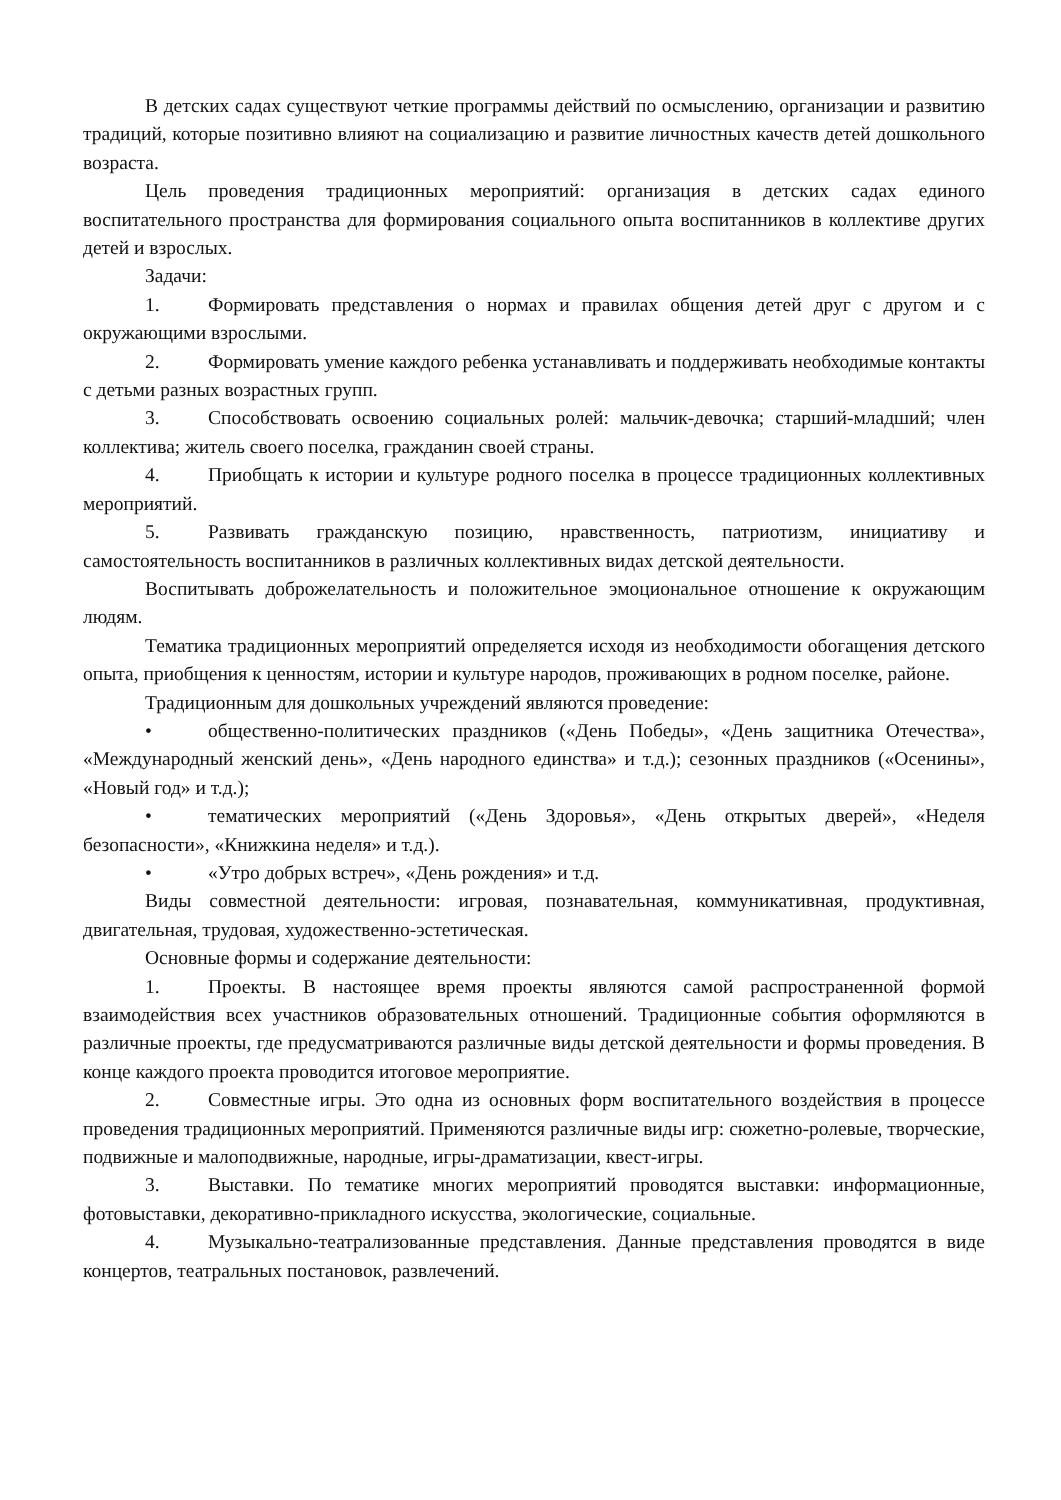В детских садах существуют четкие программы действий по осмыслению, организации и развитию традиций, которые позитивно влияют на социализацию и развитие личностных качеств детей дошкольного возраста.
Цель проведения традиционных мероприятий: организация в детских садах единого воспитательного пространства для формирования социального опыта воспитанников в коллективе других детей и взрослых.
Задачи:
1. Формировать представления о нормах и правилах общения детей друг с другом и с окружающими взрослыми.
2. Формировать умение каждого ребенка устанавливать и поддерживать необходимые контакты с детьми разных возрастных групп.
3. Способствовать освоению социальных ролей: мальчик-девочка; старший-младший; член коллектива; житель своего поселка, гражданин своей страны.
4. Приобщать к истории и культуре родного поселка в процессе традиционных коллективных мероприятий.
5. Развивать гражданскую позицию, нравственность, патриотизм, инициативу и самостоятельность воспитанников в различных коллективных видах детской деятельности.
Воспитывать доброжелательность и положительное эмоциональное отношение к окружающим людям.
Тематика традиционных мероприятий определяется исходя из необходимости обогащения детского опыта, приобщения к ценностям, истории и культуре народов, проживающих в родном поселке, районе.
Традиционным для дошкольных учреждений являются проведение:
• общественно-политических праздников («День Победы», «День защитника Отечества», «Международный женский день», «День народного единства» и т.д.); сезонных праздников («Осенины», «Новый год» и т.д.);
• тематических мероприятий («День Здоровья», «День открытых дверей», «Неделя безопасности», «Книжкина неделя» и т.д.).
• «Утро добрых встреч», «День рождения» и т.д.
Виды совместной деятельности: игровая, познавательная, коммуникативная, продуктивная, двигательная, трудовая, художественно-эстетическая.
Основные формы и содержание деятельности:
1. Проекты. В настоящее время проекты являются самой распространенной формой взаимодействия всех участников образовательных отношений. Традиционные события оформляются в различные проекты, где предусматриваются различные виды детской деятельности и формы проведения. В конце каждого проекта проводится итоговое мероприятие.
2. Совместные игры. Это одна из основных форм воспитательного воздействия в процессе проведения традиционных мероприятий. Применяются различные виды игр: сюжетно-ролевые, творческие, подвижные и малоподвижные, народные, игры-драматизации, квест-игры.
3. Выставки. По тематике многих мероприятий проводятся выставки: информационные, фотовыставки, декоративно-прикладного искусства, экологические, социальные.
4. Музыкально-театрализованные представления. Данные представления проводятся в виде концертов, театральных постановок, развлечений.